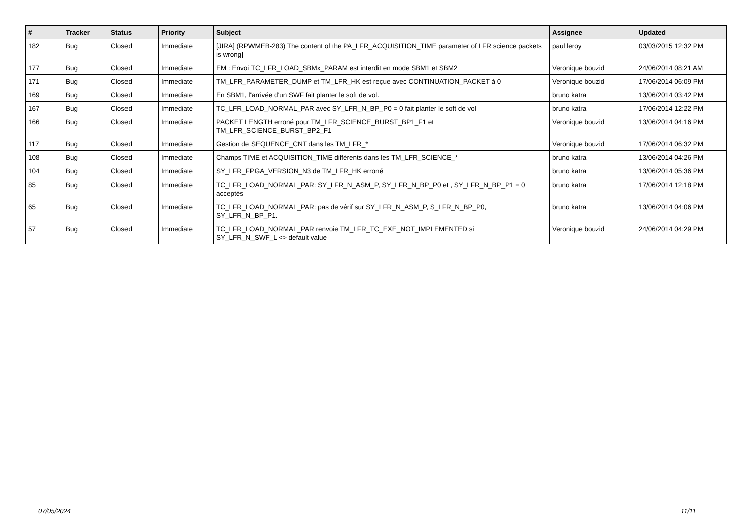| # | Tracker | Status | Priority | Subject | Assignee | Updated |
| --- | --- | --- | --- | --- | --- | --- |
| 182 | Bug | Closed | Immediate | [JIRA] (RPWMEB-283) The content of the PA_LFR_ACQUISITION_TIME parameter of LFR science packets is wrong] | paul leroy | 03/03/2015 12:32 PM |
| 177 | Bug | Closed | Immediate | EM : Envoi TC_LFR_LOAD_SBMx_PARAM est interdit en mode SBM1 et SBM2 | Veronique bouzid | 24/06/2014 08:21 AM |
| 171 | Bug | Closed | Immediate | TM_LFR_PARAMETER_DUMP et TM_LFR_HK est reçue avec CONTINUATION_PACKET à 0 | Veronique bouzid | 17/06/2014 06:09 PM |
| 169 | Bug | Closed | Immediate | En SBM1, l'arrivée d'un SWF fait planter le soft de vol. | bruno katra | 13/06/2014 03:42 PM |
| 167 | Bug | Closed | Immediate | TC_LFR_LOAD_NORMAL_PAR avec SY_LFR_N_BP_P0 = 0 fait planter le soft de vol | bruno katra | 17/06/2014 12:22 PM |
| 166 | Bug | Closed | Immediate | PACKET LENGTH erroné pour TM_LFR_SCIENCE_BURST_BP1_F1 et TM_LFR_SCIENCE_BURST_BP2_F1 | Veronique bouzid | 13/06/2014 04:16 PM |
| 117 | Bug | Closed | Immediate | Gestion de SEQUENCE_CNT dans les TM_LFR_* | Veronique bouzid | 17/06/2014 06:32 PM |
| 108 | Bug | Closed | Immediate | Champs TIME et ACQUISITION_TIME différents dans les TM_LFR_SCIENCE_* | bruno katra | 13/06/2014 04:26 PM |
| 104 | Bug | Closed | Immediate | SY_LFR_FPGA_VERSION_N3 de TM_LFR_HK erroné | bruno katra | 13/06/2014 05:36 PM |
| 85 | Bug | Closed | Immediate | TC_LFR_LOAD_NORMAL_PAR: SY_LFR_N_ASM_P, SY_LFR_N_BP_P0 et , SY_LFR_N_BP_P1 = 0 acceptés | bruno katra | 17/06/2014 12:18 PM |
| 65 | Bug | Closed | Immediate | TC_LFR_LOAD_NORMAL_PAR: pas de vérif sur SY_LFR_N_ASM_P, S_LFR_N_BP_P0, SY_LFR_N_BP_P1. | bruno katra | 13/06/2014 04:06 PM |
| 57 | Bug | Closed | Immediate | TC_LFR_LOAD_NORMAL_PAR renvoie TM_LFR_TC_EXE_NOT_IMPLEMENTED si SY_LFR_N_SWF_L <> default value | Veronique bouzid | 24/06/2014 04:29 PM |
07/05/2024 11/11